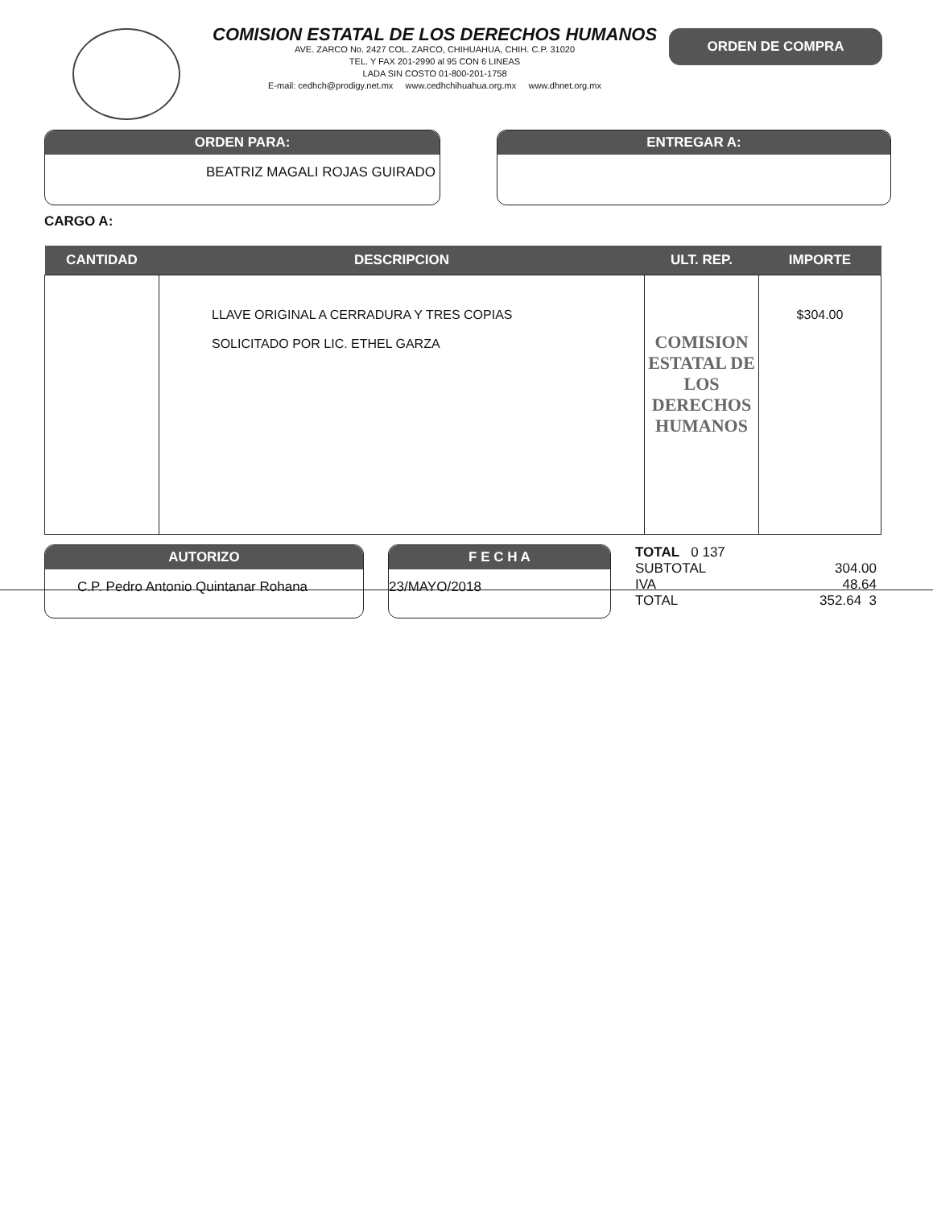COMISION ESTATAL DE LOS DERECHOS HUMANOS
AVE. ZARCO No. 2427 COL. ZARCO, CHIHUAHUA, CHIH. C.P. 31020
TEL. Y FAX 201-2990 al 95 CON 6 LINEAS
LADA SIN COSTO 01-800-201-1758
E-mail: cedhch@prodigy.net.mx www.cedhchihuahua.org.mx www.dhnet.org.mx
ORDEN DE COMPRA
ORDEN PARA:
BEATRIZ MAGALI ROJAS GUIRADO
ENTREGAR A:
CARGO A:
| CANTIDAD | DESCRIPCION | ULT. REP. | IMPORTE |
| --- | --- | --- | --- |
| | LLAVE ORIGINAL A CERRADURA Y TRES COPIAS SOLICITADO POR LIC. ETHEL GARZA | COMISION ESTATAL DE LOS DERECHOS HUMANOS | $304.00 |
AUTORIZO
C.P. Pedro Antonio Quintanar Rohana
F E C H A
23/MAYO/2018
TOTAL 0 137
SUBTOTAL 304.00
IVA 48.64
TOTAL 352.64 3